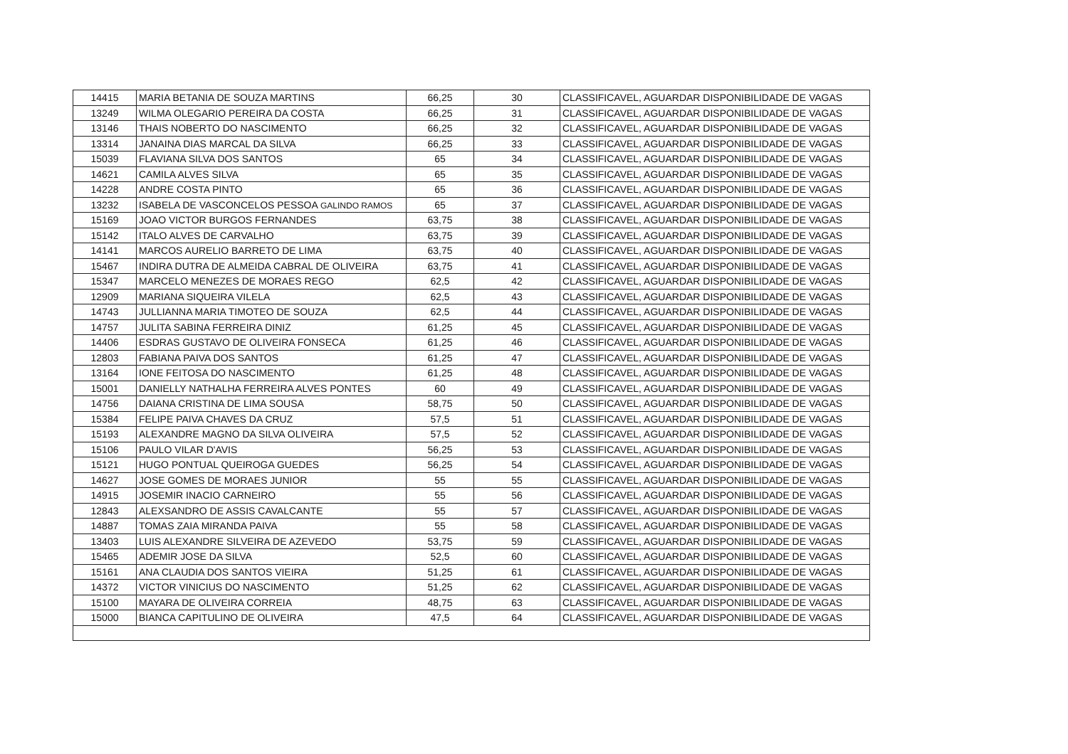| 14415 | MARIA BETANIA DE SOUZA MARTINS | 66,25 | 30 | CLASSIFICAVEL, AGUARDAR DISPONIBILIDADE DE VAGAS |
| 13249 | WILMA OLEGARIO PEREIRA DA COSTA | 66,25 | 31 | CLASSIFICAVEL, AGUARDAR DISPONIBILIDADE DE VAGAS |
| 13146 | THAIS NOBERTO DO NASCIMENTO | 66,25 | 32 | CLASSIFICAVEL, AGUARDAR DISPONIBILIDADE DE VAGAS |
| 13314 | JANAINA DIAS MARCAL DA SILVA | 66,25 | 33 | CLASSIFICAVEL, AGUARDAR DISPONIBILIDADE DE VAGAS |
| 15039 | FLAVIANA SILVA DOS SANTOS | 65 | 34 | CLASSIFICAVEL, AGUARDAR DISPONIBILIDADE DE VAGAS |
| 14621 | CAMILA ALVES SILVA | 65 | 35 | CLASSIFICAVEL, AGUARDAR DISPONIBILIDADE DE VAGAS |
| 14228 | ANDRE COSTA PINTO | 65 | 36 | CLASSIFICAVEL, AGUARDAR DISPONIBILIDADE DE VAGAS |
| 13232 | ISABELA DE VASCONCELOS PESSOA GALINDO RAMOS | 65 | 37 | CLASSIFICAVEL, AGUARDAR DISPONIBILIDADE DE VAGAS |
| 15169 | JOAO VICTOR BURGOS FERNANDES | 63,75 | 38 | CLASSIFICAVEL, AGUARDAR DISPONIBILIDADE DE VAGAS |
| 15142 | ITALO ALVES DE CARVALHO | 63,75 | 39 | CLASSIFICAVEL, AGUARDAR DISPONIBILIDADE DE VAGAS |
| 14141 | MARCOS AURELIO BARRETO DE LIMA | 63,75 | 40 | CLASSIFICAVEL, AGUARDAR DISPONIBILIDADE DE VAGAS |
| 15467 | INDIRA DUTRA DE ALMEIDA CABRAL DE OLIVEIRA | 63,75 | 41 | CLASSIFICAVEL, AGUARDAR DISPONIBILIDADE DE VAGAS |
| 15347 | MARCELO MENEZES DE MORAES REGO | 62,5 | 42 | CLASSIFICAVEL, AGUARDAR DISPONIBILIDADE DE VAGAS |
| 12909 | MARIANA SIQUEIRA VILELA | 62,5 | 43 | CLASSIFICAVEL, AGUARDAR DISPONIBILIDADE DE VAGAS |
| 14743 | JULLIANNA MARIA TIMOTEO DE SOUZA | 62,5 | 44 | CLASSIFICAVEL, AGUARDAR DISPONIBILIDADE DE VAGAS |
| 14757 | JULITA SABINA FERREIRA DINIZ | 61,25 | 45 | CLASSIFICAVEL, AGUARDAR DISPONIBILIDADE DE VAGAS |
| 14406 | ESDRAS GUSTAVO DE OLIVEIRA FONSECA | 61,25 | 46 | CLASSIFICAVEL, AGUARDAR DISPONIBILIDADE DE VAGAS |
| 12803 | FABIANA PAIVA DOS SANTOS | 61,25 | 47 | CLASSIFICAVEL, AGUARDAR DISPONIBILIDADE DE VAGAS |
| 13164 | IONE FEITOSA DO NASCIMENTO | 61,25 | 48 | CLASSIFICAVEL, AGUARDAR DISPONIBILIDADE DE VAGAS |
| 15001 | DANIELLY NATHALHA FERREIRA ALVES PONTES | 60 | 49 | CLASSIFICAVEL, AGUARDAR DISPONIBILIDADE DE VAGAS |
| 14756 | DAIANA CRISTINA DE LIMA SOUSA | 58,75 | 50 | CLASSIFICAVEL, AGUARDAR DISPONIBILIDADE DE VAGAS |
| 15384 | FELIPE PAIVA CHAVES DA CRUZ | 57,5 | 51 | CLASSIFICAVEL, AGUARDAR DISPONIBILIDADE DE VAGAS |
| 15193 | ALEXANDRE MAGNO DA SILVA OLIVEIRA | 57,5 | 52 | CLASSIFICAVEL, AGUARDAR DISPONIBILIDADE DE VAGAS |
| 15106 | PAULO VILAR D'AVIS | 56,25 | 53 | CLASSIFICAVEL, AGUARDAR DISPONIBILIDADE DE VAGAS |
| 15121 | HUGO PONTUAL QUEIROGA GUEDES | 56,25 | 54 | CLASSIFICAVEL, AGUARDAR DISPONIBILIDADE DE VAGAS |
| 14627 | JOSE GOMES DE MORAES JUNIOR | 55 | 55 | CLASSIFICAVEL, AGUARDAR DISPONIBILIDADE DE VAGAS |
| 14915 | JOSEMIR INACIO CARNEIRO | 55 | 56 | CLASSIFICAVEL, AGUARDAR DISPONIBILIDADE DE VAGAS |
| 12843 | ALEXSANDRO DE ASSIS CAVALCANTE | 55 | 57 | CLASSIFICAVEL, AGUARDAR DISPONIBILIDADE DE VAGAS |
| 14887 | TOMAS ZAIA MIRANDA PAIVA | 55 | 58 | CLASSIFICAVEL, AGUARDAR DISPONIBILIDADE DE VAGAS |
| 13403 | LUIS ALEXANDRE SILVEIRA DE AZEVEDO | 53,75 | 59 | CLASSIFICAVEL, AGUARDAR DISPONIBILIDADE DE VAGAS |
| 15465 | ADEMIR JOSE DA SILVA | 52,5 | 60 | CLASSIFICAVEL, AGUARDAR DISPONIBILIDADE DE VAGAS |
| 15161 | ANA CLAUDIA DOS SANTOS VIEIRA | 51,25 | 61 | CLASSIFICAVEL, AGUARDAR DISPONIBILIDADE DE VAGAS |
| 14372 | VICTOR VINICIUS DO NASCIMENTO | 51,25 | 62 | CLASSIFICAVEL, AGUARDAR DISPONIBILIDADE DE VAGAS |
| 15100 | MAYARA DE OLIVEIRA CORREIA | 48,75 | 63 | CLASSIFICAVEL, AGUARDAR DISPONIBILIDADE DE VAGAS |
| 15000 | BIANCA CAPITULINO DE OLIVEIRA | 47,5 | 64 | CLASSIFICAVEL, AGUARDAR DISPONIBILIDADE DE VAGAS |